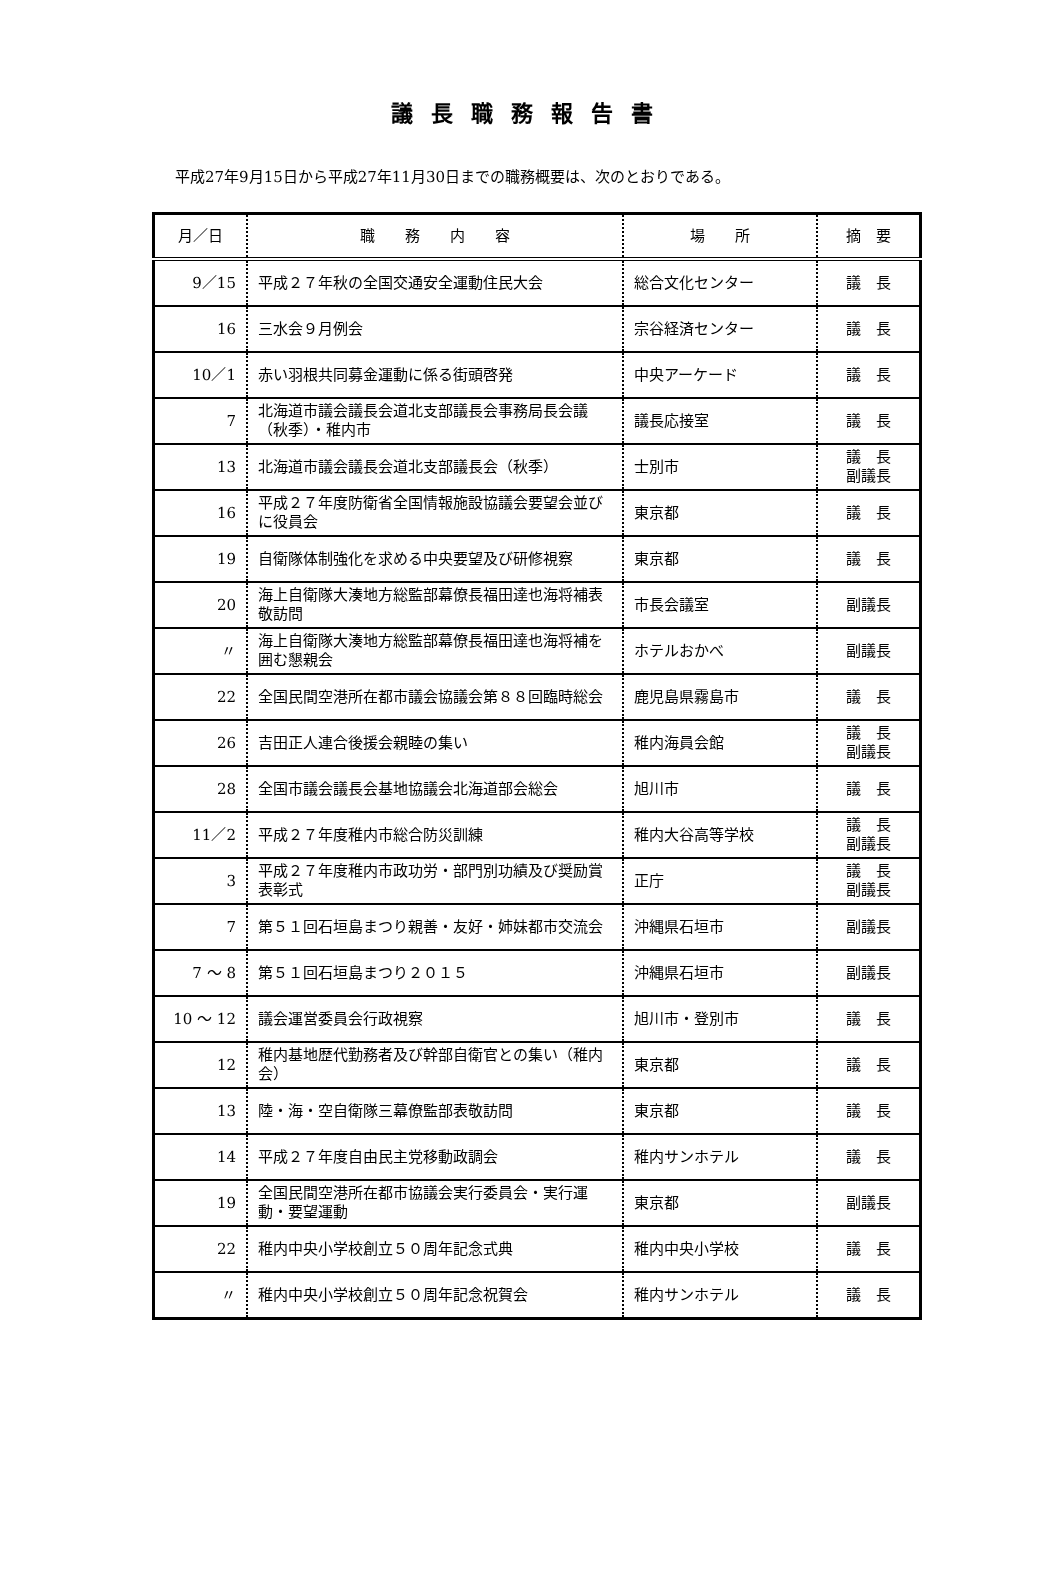議長職務報告書
平成27年9月15日から平成27年11月30日までの職務概要は、次のとおりである。
| 月／日 | 職 務 内 容 | 場 所 | 摘 要 |
| --- | --- | --- | --- |
| 9／15 | 平成２７年秋の全国交通安全運動住民大会 | 総合文化センター | 議 長 |
| 16 | 三水会９月例会 | 宗谷経済センター | 議 長 |
| 10／1 | 赤い羽根共同募金運動に係る街頭啓発 | 中央アーケード | 議 長 |
| 7 | 北海道市議会議長会道北支部議長会事務局長会議（秋季）・稚内市 | 議長応接室 | 議 長 |
| 13 | 北海道市議会議長会道北支部議長会（秋季） | 士別市 | 議 長 副議長 |
| 16 | 平成２７年度防衛省全国情報施設協議会要望会並びに役員会 | 東京都 | 議 長 |
| 19 | 自衛隊体制強化を求める中央要望及び研修視察 | 東京都 | 議 長 |
| 20 | 海上自衛隊大湊地方総監部幕僚長福田達也海将補表敬訪問 | 市長会議室 | 副議長 |
| 〃 | 海上自衛隊大湊地方総監部幕僚長福田達也海将補を囲む懇親会 | ホテルおかべ | 副議長 |
| 22 | 全国民間空港所在都市議会協議会第８８回臨時総会 | 鹿児島県霧島市 | 議 長 |
| 26 | 吉田正人連合後援会親睦の集い | 稚内海員会館 | 議 長 副議長 |
| 28 | 全国市議会議長会基地協議会北海道部会総会 | 旭川市 | 議 長 |
| 11／2 | 平成２７年度稚内市総合防災訓練 | 稚内大谷高等学校 | 議 長 副議長 |
| 3 | 平成２７年度稚内市政功労・部門別功績及び奨励賞表彰式 | 正庁 | 議 長 副議長 |
| 7 | 第５１回石垣島まつり親善・友好・姉妹都市交流会 | 沖縄県石垣市 | 副議長 |
| 7 ～ 8 | 第５１回石垣島まつり２０１５ | 沖縄県石垣市 | 副議長 |
| 10 ～ 12 | 議会運営委員会行政視察 | 旭川市・登別市 | 議 長 |
| 12 | 稚内基地歴代勤務者及び幹部自衛官との集い（稚内会） | 東京都 | 議 長 |
| 13 | 陸・海・空自衛隊三幕僚監部表敬訪問 | 東京都 | 議 長 |
| 14 | 平成２７年度自由民主党移動政調会 | 稚内サンホテル | 議 長 |
| 19 | 全国民間空港所在都市協議会実行委員会・実行運動・要望運動 | 東京都 | 副議長 |
| 22 | 稚内中央小学校創立５０周年記念式典 | 稚内中央小学校 | 議 長 |
| 〃 | 稚内中央小学校創立５０周年記念祝賀会 | 稚内サンホテル | 議 長 |